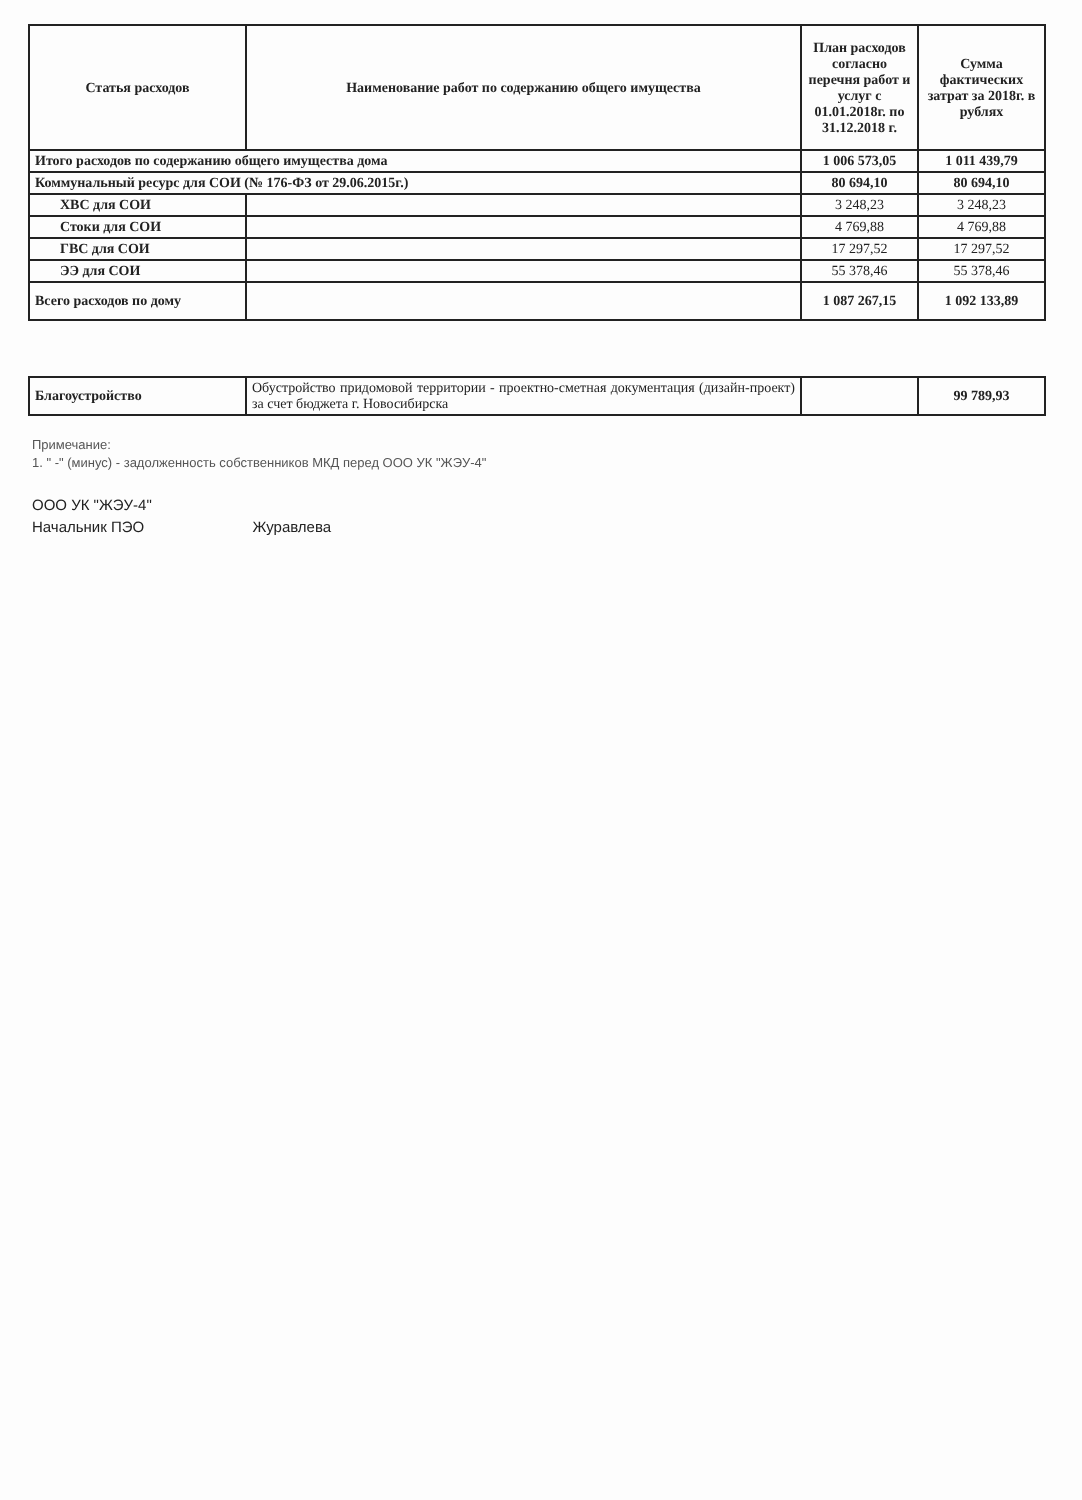| Статья расходов | Наименование работ по содержанию общего имущества | План расходов согласно перечня работ и услуг с 01.01.2018г. по 31.12.2018 г. | Сумма фактических затрат за 2018г. в рублях |
| --- | --- | --- | --- |
| Итого расходов по содержанию общего имущества дома | | 1 006 573,05 | 1 011 439,79 |
| Коммунальный ресурс для СОИ (№ 176-ФЗ от 29.06.2015г.) | | 80 694,10 | 80 694,10 |
| ХВС для СОИ | | 3 248,23 | 3 248,23 |
| Стоки для СОИ | | 4 769,88 | 4 769,88 |
| ГВС для СОИ | | 17 297,52 | 17 297,52 |
| ЭЭ для СОИ | | 55 378,46 | 55 378,46 |
| Всего расходов по дому | | 1 087 267,15 | 1 092 133,89 |
| Благоустройство | Обустройство придомовой территории - проектно-сметная документация (дизайн-проект) за счет бюджета г. Новосибирска | | 99 789,93 |
Примечание:
1. " -" (минус) - задолженность собственников МКД перед ООО УК "ЖЭУ-4"
ООО УК "ЖЭУ-4"
Начальник ПЭО Журавлева